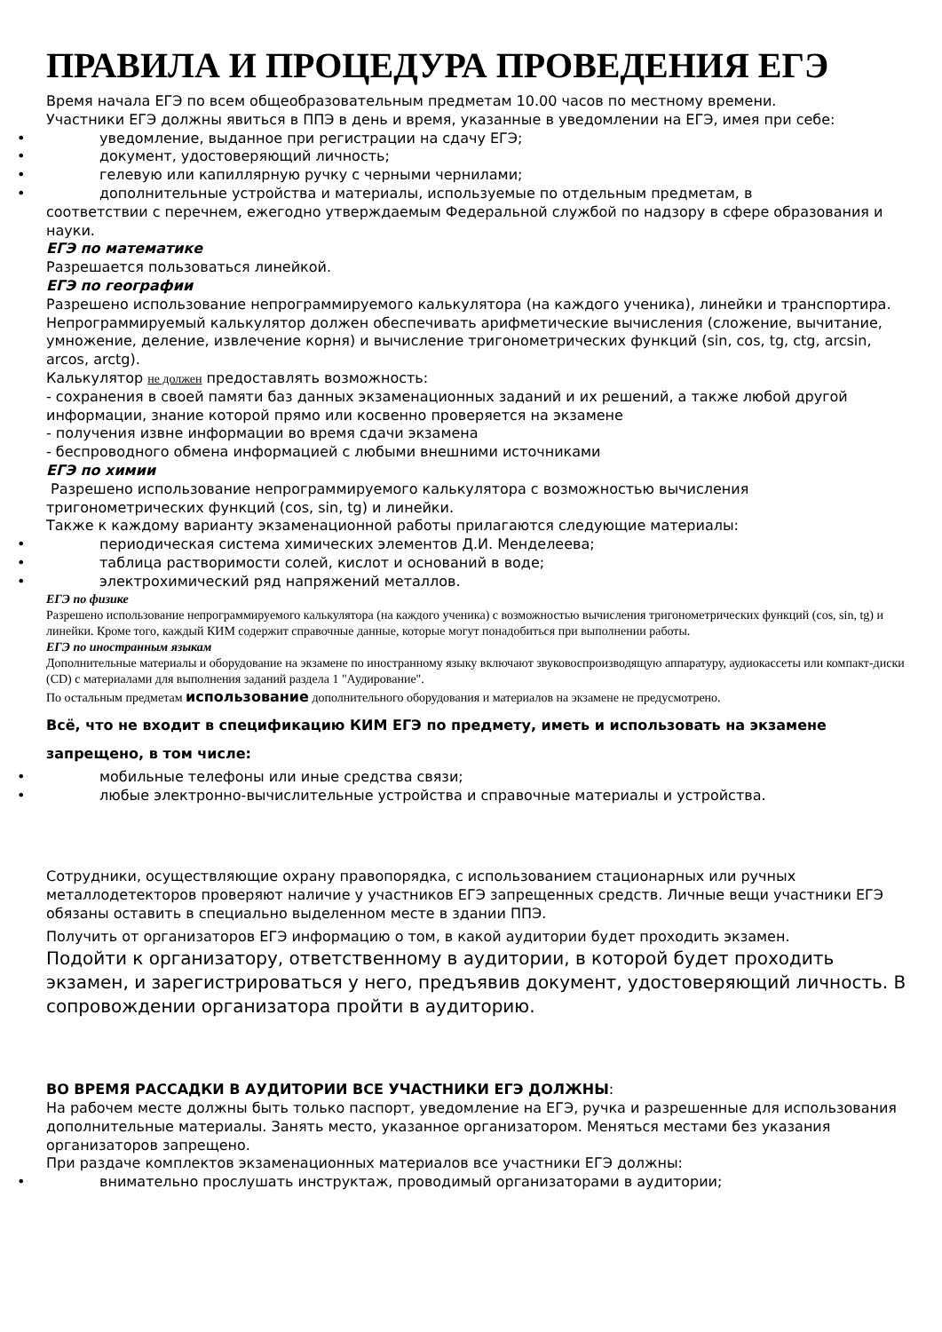ПРАВИЛА И ПРОЦЕДУРА ПРОВЕДЕНИЯ ЕГЭ
Время начала ЕГЭ по всем общеобразовательным предметам 10.00 часов по местному времени.
Участники ЕГЭ должны явиться в ППЭ в день и время, указанные в уведомлении на ЕГЭ, имея при себе:
• уведомление, выданное при регистрации на сдачу ЕГЭ;
• документ, удостоверяющий личность;
• гелевую или капиллярную ручку с черными чернилами;
• дополнительные устройства и материалы, используемые по отдельным предметам, в
соответствии с перечнем, ежегодно утверждаемым Федеральной службой по надзору в сфере образования и науки.
ЕГЭ по математике
Разрешается пользоваться линейкой.
ЕГЭ по географии
Разрешено использование непрограммируемого калькулятора (на каждого ученика), линейки и транспортира.
Непрограммируемый калькулятор должен обеспечивать арифметические вычисления (сложение, вычитание, умножение, деление, извлечение корня) и вычисление тригонометрических функций (sin, cos, tg, ctg, arcsin, arcos, arctg).
Калькулятор не должен предоставлять возможность:
- сохранения в своей памяти баз данных экзаменационных заданий и их решений, а также любой другой информации, знание которой прямо или косвенно проверяется на экзамене
- получения извне информации во время сдачи экзамена
- беспроводного обмена информацией с любыми внешними источниками
ЕГЭ по химии
Разрешено использование непрограммируемого калькулятора с возможностью вычисления тригонометрических функций (cos, sin, tg) и линейки.
Также к каждому варианту экзаменационной работы прилагаются следующие материалы:
• периодическая система химических элементов Д.И. Менделеева;
• таблица растворимости солей, кислот и оснований в воде;
• электрохимический ряд напряжений металлов.
ЕГЭ по физике
Разрешено использование непрограммируемого калькулятора (на каждого ученика) с возможностью вычисления тригонометрических функций (cos, sin, tg) и линейки. Кроме того, каждый КИМ содержит справочные данные, которые могут понадобиться при выполнении работы.
ЕГЭ по иностранным языкам
Дополнительные материалы и оборудование на экзамене по иностранному языку включают звуковоспроизводящую аппаратуру, аудиокассеты или компакт-диски (CD) с материалами для выполнения заданий раздела 1 "Аудирование".
По остальным предметам использование дополнительного оборудования и материалов на экзамене не предусмотрено.
Всё, что не входит в спецификацию КИМ ЕГЭ по предмету, иметь и использовать на экзамене запрещено, в том числе:
• мобильные телефоны или иные средства связи;
• любые электронно-вычислительные устройства и справочные материалы и устройства.
Сотрудники, осуществляющие охрану правопорядка, с использованием стационарных или ручных металлодетекторов проверяют наличие у участников ЕГЭ запрещенных средств. Личные вещи участники ЕГЭ обязаны оставить в специально выделенном месте в здании ППЭ.
Получить от организаторов ЕГЭ информацию о том, в какой аудитории будет проходить экзамен.
Подойти к организатору, ответственному в аудитории, в которой будет проходить экзамен, и зарегистрироваться у него, предъявив документ, удостоверяющий личность. В сопровождении организатора пройти в аудиторию.
ВО ВРЕМЯ РАССАДКИ В АУДИТОРИИ ВСЕ УЧАСТНИКИ ЕГЭ ДОЛЖНЫ:
На рабочем месте должны быть только паспорт, уведомление на ЕГЭ, ручка и разрешенные для использования дополнительные материалы. Занять место, указанное организатором. Меняться местами без указания организаторов запрещено.
При раздаче комплектов экзаменационных материалов все участники ЕГЭ должны:
• внимательно прослушать инструктаж, проводимый организаторами в аудитории;